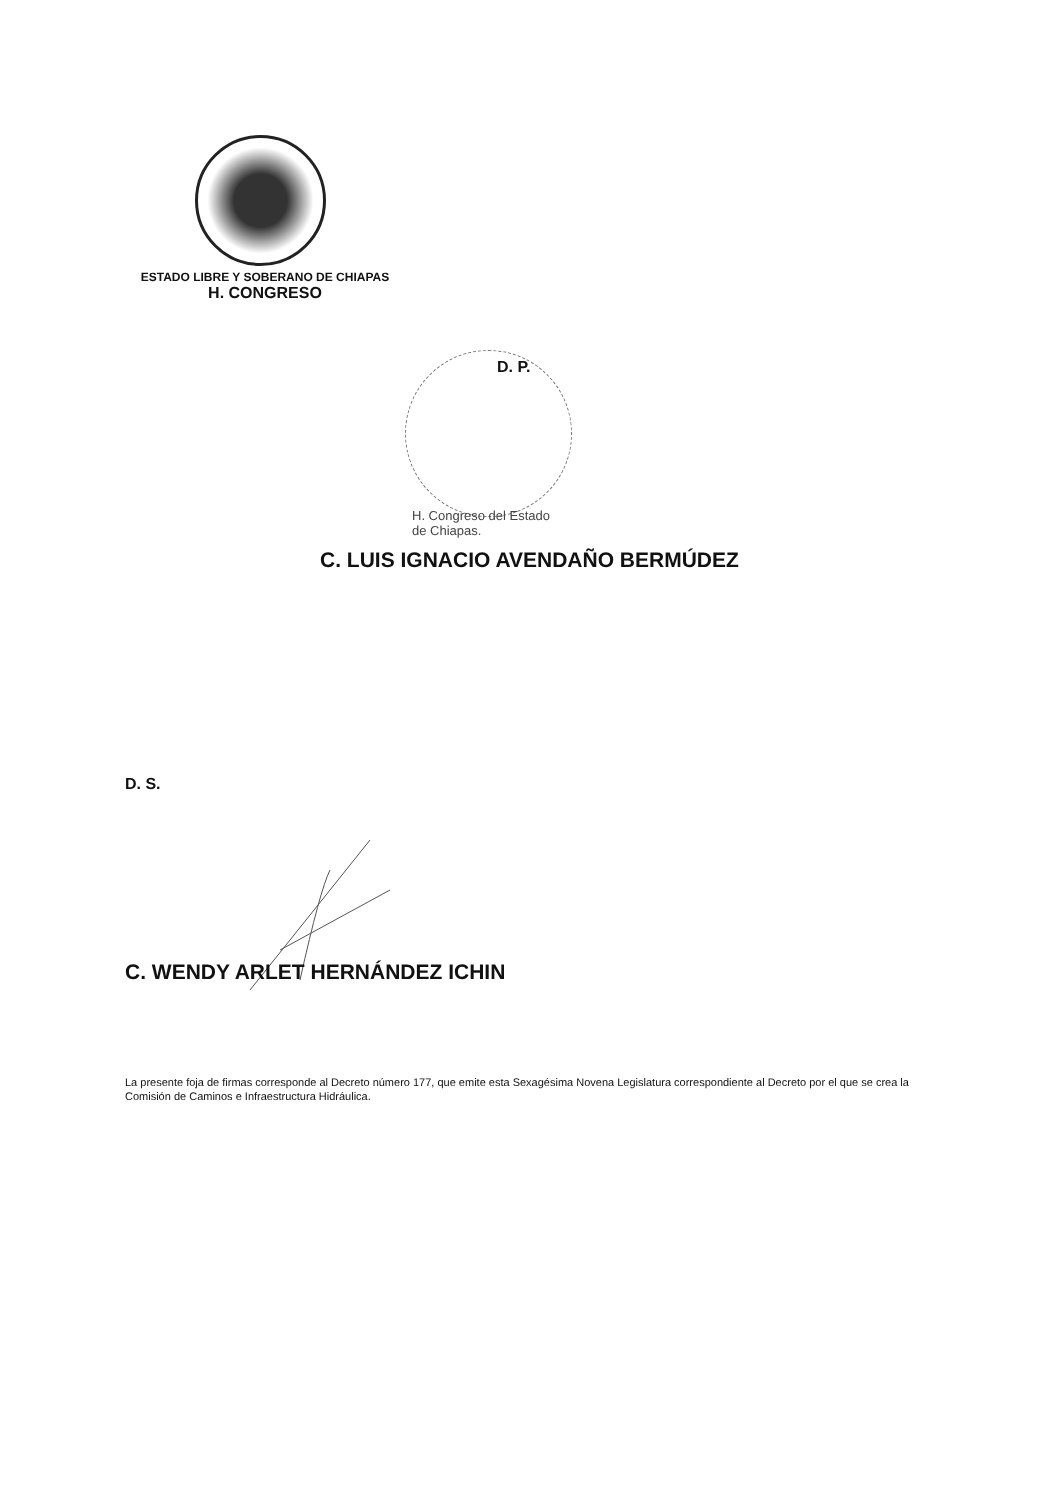ESTADO LIBRE Y SOBERANO DE CHIAPAS
H. CONGRESO
D. P.
H. Congreso del Estado
de Chiapas.
C. LUIS IGNACIO AVENDAÑO BERMÚDEZ
D. S.
C. WENDY ARLET HERNÁNDEZ ICHIN
La presente foja de firmas corresponde al Decreto número 177, que emite esta Sexagésima Novena Legislatura correspondiente al Decreto por el que se crea la Comisión de Caminos e Infraestructura Hidráulica.